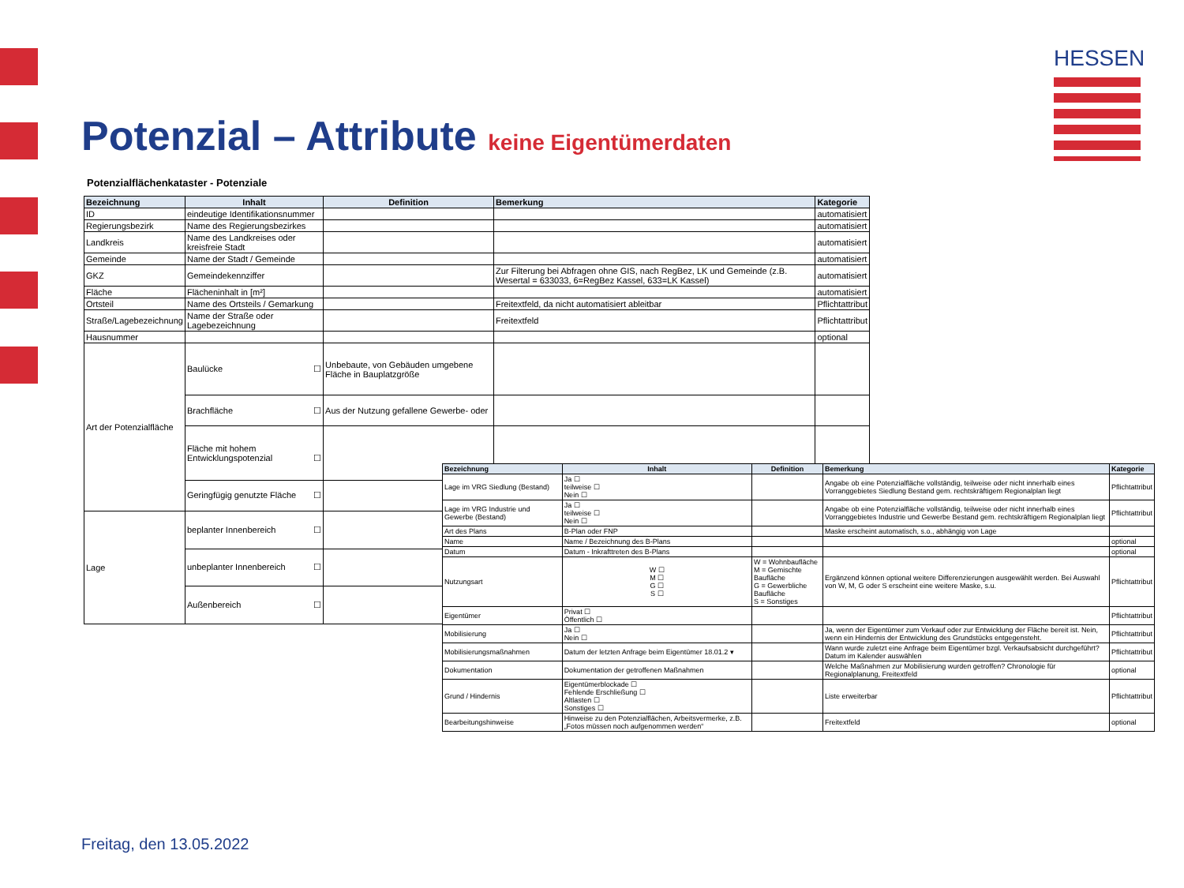HESSEN
Potenzial – Attribute keine Eigentümerdaten
Potenzialflächenkataster - Potenziale
| Bezeichnung | Inhalt | Definition | Bemerkung | Kategorie |
| --- | --- | --- | --- | --- |
| ID | eindeutige Identifikationsnummer | | | automatisiert |
| Regierungsbezirk | Name des Regierungsbezirkes | | | automatisiert |
| Landkreis | Name des Landkreises oder kreisfreie Stadt | | | automatisiert |
| Gemeinde | Name der Stadt / Gemeinde | | | automatisiert |
| GKZ | Gemeindekennziffer | | Zur Filterung bei Abfragen ohne GIS, nach RegBez, LK und Gemeinde (z.B. Wesertal = 633033, 6=RegBez Kassel, 633=LK Kassel) | automatisiert |
| Fläche | Flächeninhalt in [m²] | | | automatisiert |
| Ortsteil | Name des Ortsteils / Gemarkung | | Freitextfeld, da nicht automatisiert ableitbar | Pflichtattribut |
| Straße/Lagebezeichnung | Name der Straße oder Lagebezeichnung | | Freitextfeld | Pflichtattribut |
| Hausnummer | | | | optional |
| Art der Potenzialfläche | Baulücke ☐ | Unbebaute, von Gebäuden umgebene Fläche in Bauplatzgröße | | |
| | Brachfläche ☐ | Aus der Nutzung gefallene Gewerbe- oder | | |
| | Fläche mit hohem Entwicklungspotenzial ☐ | | | |
| | Geringfügig genutzte Fläche ☐ | | | |
| Lage | beplanter Innenbereich ☐ | | | |
| | unbeplanter Innenbereich ☐ | | | |
| | Außenbereich ☐ | | | |
| Bezeichnung | Inhalt | Definition | Bemerkung | Kategorie |
| --- | --- | --- | --- | --- |
| Lage im VRG Siedlung (Bestand) | Ja ☐ teilweise ☐ Nein ☐ | | Angabe ob eine Potenzialfläche vollständig, teilweise oder nicht innerhalb eines Vorranggebietes Siedlung Bestand gem. rechtskräftigem Regionalplan liegt | Pflichtattribut |
| Lage im VRG Industrie und Gewerbe (Bestand) | Ja ☐ teilweise ☐ Nein ☐ | | Angabe ob eine Potenzialfläche vollständig, teilweise oder nicht innerhalb eines Vorranggebietes Industrie und Gewerbe Bestand gem. rechtskräftigem Regionalplan liegt | Pflichtattribut |
| Art des Plans | B-Plan oder FNP | | Maske erscheint automatisch, s.o., abhängig von Lage | |
| Name | Name / Bezeichnung des B-Plans | | | optional |
| Datum | Datum - Inkrafttreten des B-Plans | | | optional |
| Nutzungsart | W ☐ M ☐ G ☐ S ☐ | W = Wohnbaufläche M = Gemischte Baufläche G = Gewerbliche Baufläche S = Sonstiges | Ergänzend können optional weitere Differenzierungen ausgewählt werden. Bei Auswahl von W, M, G oder S erscheint eine weitere Maske, s.u. | Pflichtattribut |
| Eigentümer | Privat ☐ Öffentlich ☐ | | | Pflichtattribut |
| Mobilisierung | Ja ☐ Nein ☐ | | Ja, wenn der Eigentümer zum Verkauf oder zur Entwicklung der Fläche bereit ist. Nein, wenn ein Hindernis der Entwicklung des Grundstücks entgegensteht. | Pflichtattribut |
| Mobilisierungsmaßnahmen | Datum der letzten Anfrage beim Eigentümer 18.01.2 ▾ | | Wann wurde zuletzt eine Anfrage beim Eigentümer bzgl. Verkaufsabsicht durchgeführt? Datum im Kalender auswählen | Pflichtattribut |
| Dokumentation | Dokumentation der getroffenen Maßnahmen | | Welche Maßnahmen zur Mobilisierung wurden getroffen? Chronologie für Regionalplanung, Freitextfeld | optional |
| Grund / Hindernis | Eigentümerblockade ☐ Fehlende Erschließung ☐ Altlasten ☐ Sonstiges ☐ | | Liste erweiterbar | Pflichtattribut |
| Bearbeitungshinweise | Hinweise zu den Potenzialflächen, Arbeitsvermerke, z.B. „Fotos müssen noch aufgenommen werden“ | | Freitextfeld | optional |
Freitag, den 13.05.2022